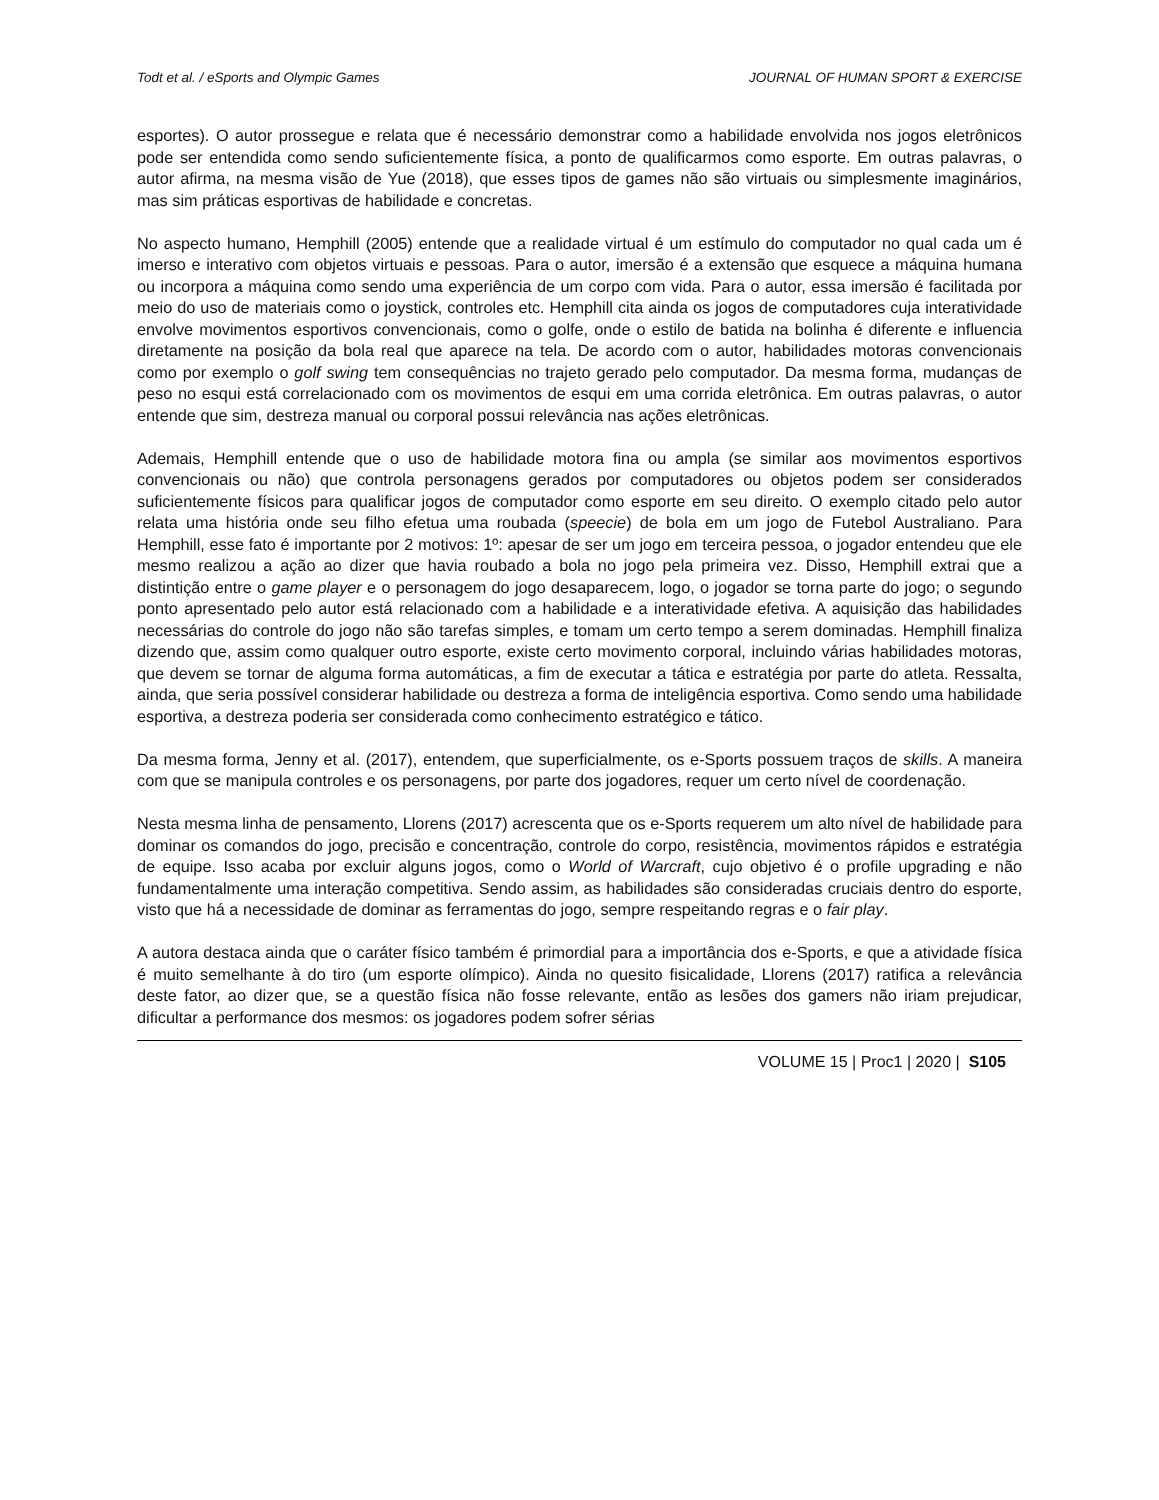Todt et al. / eSports and Olympic Games JOURNAL OF HUMAN SPORT & EXERCISE
esportes). O autor prossegue e relata que é necessário demonstrar como a habilidade envolvida nos jogos eletrônicos pode ser entendida como sendo suficientemente física, a ponto de qualificarmos como esporte. Em outras palavras, o autor afirma, na mesma visão de Yue (2018), que esses tipos de games não são virtuais ou simplesmente imaginários, mas sim práticas esportivas de habilidade e concretas.
No aspecto humano, Hemphill (2005) entende que a realidade virtual é um estímulo do computador no qual cada um é imerso e interativo com objetos virtuais e pessoas. Para o autor, imersão é a extensão que esquece a máquina humana ou incorpora a máquina como sendo uma experiência de um corpo com vida. Para o autor, essa imersão é facilitada por meio do uso de materiais como o joystick, controles etc. Hemphill cita ainda os jogos de computadores cuja interatividade envolve movimentos esportivos convencionais, como o golfe, onde o estilo de batida na bolinha é diferente e influencia diretamente na posição da bola real que aparece na tela. De acordo com o autor, habilidades motoras convencionais como por exemplo o golf swing tem consequências no trajeto gerado pelo computador. Da mesma forma, mudanças de peso no esqui está correlacionado com os movimentos de esqui em uma corrida eletrônica. Em outras palavras, o autor entende que sim, destreza manual ou corporal possui relevância nas ações eletrônicas.
Ademais, Hemphill entende que o uso de habilidade motora fina ou ampla (se similar aos movimentos esportivos convencionais ou não) que controla personagens gerados por computadores ou objetos podem ser considerados suficientemente físicos para qualificar jogos de computador como esporte em seu direito. O exemplo citado pelo autor relata uma história onde seu filho efetua uma roubada (speecie) de bola em um jogo de Futebol Australiano. Para Hemphill, esse fato é importante por 2 motivos: 1º: apesar de ser um jogo em terceira pessoa, o jogador entendeu que ele mesmo realizou a ação ao dizer que havia roubado a bola no jogo pela primeira vez. Disso, Hemphill extrai que a distintição entre o game player e o personagem do jogo desaparecem, logo, o jogador se torna parte do jogo; o segundo ponto apresentado pelo autor está relacionado com a habilidade e a interatividade efetiva. A aquisição das habilidades necessárias do controle do jogo não são tarefas simples, e tomam um certo tempo a serem dominadas. Hemphill finaliza dizendo que, assim como qualquer outro esporte, existe certo movimento corporal, incluindo várias habilidades motoras, que devem se tornar de alguma forma automáticas, a fim de executar a tática e estratégia por parte do atleta. Ressalta, ainda, que seria possível considerar habilidade ou destreza a forma de inteligência esportiva. Como sendo uma habilidade esportiva, a destreza poderia ser considerada como conhecimento estratégico e tático.
Da mesma forma, Jenny et al. (2017), entendem, que superficialmente, os e-Sports possuem traços de skills. A maneira com que se manipula controles e os personagens, por parte dos jogadores, requer um certo nível de coordenação.
Nesta mesma linha de pensamento, Llorens (2017) acrescenta que os e-Sports requerem um alto nível de habilidade para dominar os comandos do jogo, precisão e concentração, controle do corpo, resistência, movimentos rápidos e estratégia de equipe. Isso acaba por excluir alguns jogos, como o World of Warcraft, cujo objetivo é o profile upgrading e não fundamentalmente uma interação competitiva. Sendo assim, as habilidades são consideradas cruciais dentro do esporte, visto que há a necessidade de dominar as ferramentas do jogo, sempre respeitando regras e o fair play.
A autora destaca ainda que o caráter físico também é primordial para a importância dos e-Sports, e que a atividade física é muito semelhante à do tiro (um esporte olímpico). Ainda no quesito fisicalidade, Llorens (2017) ratifica a relevância deste fator, ao dizer que, se a questão física não fosse relevante, então as lesões dos gamers não iriam prejudicar, dificultar a performance dos mesmos: os jogadores podem sofrer sérias
VOLUME 15 | Proc1 | 2020 | S105